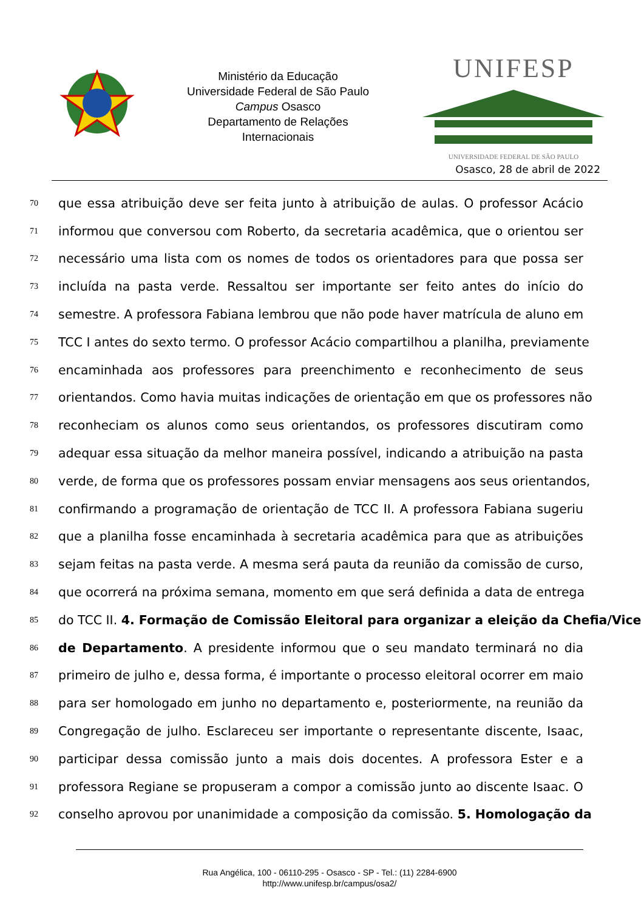Ministério da Educação
Universidade Federal de São Paulo
Campus Osasco
Departamento de Relações
Internacionais
UNIFESP
UNIVERSIDADE FEDERAL DE SÃO PAULO
Osasco, 28 de abril de 2022
70 que essa atribuição deve ser feita junto à atribuição de aulas. O professor Acácio
71 informou que conversou com Roberto, da secretaria acadêmica, que o orientou ser
72 necessário uma lista com os nomes de todos os orientadores para que possa ser
73 incluída na pasta verde. Ressaltou ser importante ser feito antes do início do
74 semestre. A professora Fabiana lembrou que não pode haver matrícula de aluno em
75 TCC I antes do sexto termo. O professor Acácio compartilhou a planilha, previamente
76 encaminhada aos professores para preenchimento e reconhecimento de seus
77 orientandos. Como havia muitas indicações de orientação em que os professores não
78 reconheciam os alunos como seus orientandos, os professores discutiram como
79 adequar essa situação da melhor maneira possível, indicando a atribuição na pasta
80 verde, de forma que os professores possam enviar mensagens aos seus orientandos,
81 confirmando a programação de orientação de TCC II. A professora Fabiana sugeriu
82 que a planilha fosse encaminhada à secretaria acadêmica para que as atribuições
83 sejam feitas na pasta verde. A mesma será pauta da reunião da comissão de curso,
84 que ocorrerá na próxima semana, momento em que será definida a data de entrega
85 do TCC II. 4. Formação de Comissão Eleitoral para organizar a eleição da Chefia/Vice
86 de Departamento. A presidente informou que o seu mandato terminará no dia
87 primeiro de julho e, dessa forma, é importante o processo eleitoral ocorrer em maio
88 para ser homologado em junho no departamento e, posteriormente, na reunião da
89 Congregação de julho. Esclareceu ser importante o representante discente, Isaac,
90 participar dessa comissão junto a mais dois docentes. A professora Ester e a
91 professora Regiane se propuseram a compor a comissão junto ao discente Isaac. O
92 conselho aprovou por unanimidade a composição da comissão. 5. Homologação da
Rua Angélica, 100 - 06110-295 - Osasco - SP - Tel.: (11) 2284-6900
http://www.unifesp.br/campus/osa2/